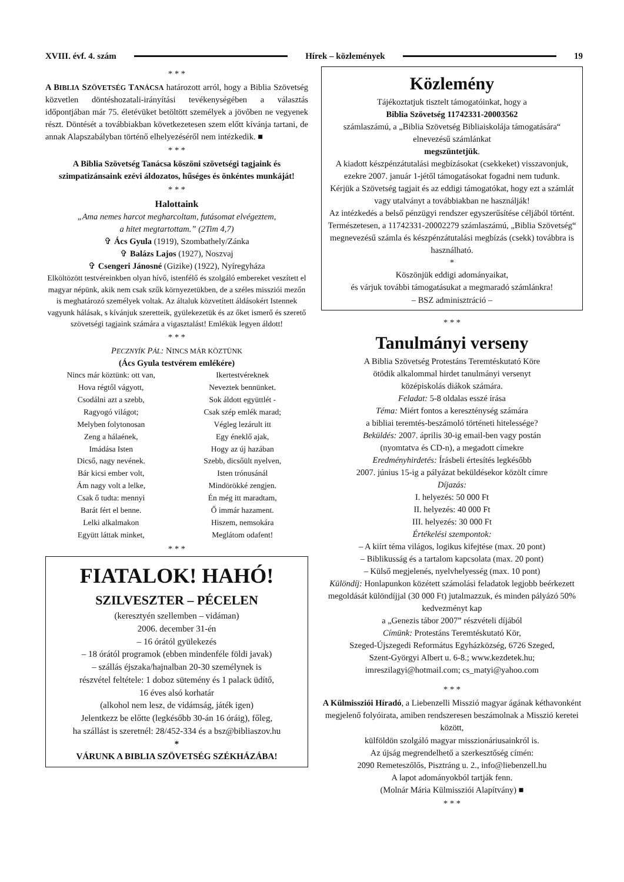XVIII. évf. 4. szám Hírek – közlemények 19
* * *
A BIBLIA SZÖVETSÉG TANÁCSA határozott arról, hogy a Biblia Szövetség közvetlen döntéshozatali-irányítási tevékenységében a választás időpontjában már 75. életévüket betöltött személyek a jövőben ne vegyenek részt. Döntését a továbbiakban következetesen szem előtt kívánja tartani, de annak Alapszabályban történő elhelyezéséről nem intézkedik. ■
* * *
A Biblia Szövetség Tanácsa köszöni szövetségi tagjaink és szimpatizánsaink ezévi áldozatos, hűséges és önkéntes munkáját!
* * *
Halottaink
„Ama nemes harcot megharcoltam, futásomat elvégeztem,
a hitet megtartottam.” (2Tim 4,7)
✞ Ács Gyula (1919), Szombathely/Zánka
✞ Balázs Lajos (1927), Noszvaj
✞ Csengeri Jánosné (Gizike) (1922), Nyíregyháza
Elköltözött testvéreinkben olyan hívő, istenfélő és szolgáló embereket veszített el magyar népünk, akik nem csak szűk környezetükben, de a széles missziói mezőn is meghatározó személyek voltak. Az általuk közvetített áldásokért Istennek vagyunk hálásak, s kívánjuk szeretteik, gyülekezetük és az őket ismerő és szerető szövetségi tagjaink számára a vigasztalást! Emlékük legyen áldott!
* * *
PECZNYÍK PÁL: NINCS MÁR KÖZTÜNK
(Ács Gyula testvérem emlékére)
Nincs már köztünk: ott van,
Hova régtől vágyott,
Csodálni azt a szebb,
Ragyogó világot;
Melyben folytonosan
Zeng a hálaének,
Imádása Isten
Dicső, nagy nevének.
Bár kicsi ember volt,
Ám nagy volt a lelke,
Csak ő tudta: mennyi
Barát fért el benne.
Lelki alkalmakon
Együtt láttak minket,
Ikertestvéreknek
Neveztek bennünket.
Sok áldott együttlét -
Csak szép emlék marad;
Végleg lezárult itt
Egy éneklő ajak,
Hogy az új hazában
Szebb, dicsőült nyelven,
Isten trónusánál
Mindörökké zengjen.
Én még itt maradtam,
Ő immár hazament.
Hiszem, nemsokára
Meglátom odafent!
* * *
FIATALOK! HAHÓ!
SZILVESZTER – PÉCELEN
(keresztyén szellemben – vidáman)
2006. december 31-én
– 16 órától gyülekezés
– 18 órától programok (ebben mindenféle földi javak)
– szállás éjszaka/hajnalban 20-30 személynek is
részvétel feltétele: 1 doboz sütemény és 1 palack üdítő,
16 éves alsó korhatár
(alkohol nem lesz, de vidámság, játék igen)
Jelentkezz be előtte (legkésőbb 30-án 16 óráig), főleg,
ha szállást is szeretnél: 28/452-334 és a bsz@bibliaszov.hu
*
VÁRUNK A BIBLIA SZÖVETSÉG SZÉKHÁZÁBA!
Közlemény
Tájékoztatjuk tisztelt támogatóinkat, hogy a
Biblia Szövetség 11742331-20003562
számlaszámú, a „Biblia Szövetség Bibliaiskolája támogatására“ elnevezésű számlánkat
megszüntetjük.
A kiadott készpénzátutalási megbízásokat (csekkeket) visszavonjuk, ezekre 2007. január 1-jétől támogatásokat fogadni nem tudunk.
Kérjük a Szövetség tagjait és az eddigi támogatókat, hogy ezt a számlát vagy utalványt a továbbiakban ne használják!
Az intézkedés a belső pénzügyi rendszer egyszerűsítése céljából történt.
Természetesen, a 11742331-20002279 számlaszámú, „Biblia Szövetség“ megnevezésű számla és készpénzátutalási megbízás (csekk) továbbra is használható.
*
Köszönjük eddigi adományaikat,
és várjuk további támogatásukat a megmaradó számlánkra!
– BSZ adminisztráció –
* * *
Tanulmányi verseny
A Biblia Szövetség Protestáns Teremtéskutató Köre
ötödik alkalommal hirdet tanulmányi versenyt
középiskolás diákok számára.
Feladat: 5-8 oldalas esszé írása
Téma: Miért fontos a kereszténység számára
a bibliai teremtés-beszámoló történeti hitelessége?
Beküldés: 2007. április 30-ig email-ben vagy postán
(nyomtatva és CD-n), a megadott címekre
Eredményhirdetés: Írásbeli értesítés legkésőbb
2007. június 15-ig a pályázat beküldésekor közölt címre
Díjazás:
I. helyezés: 50 000 Ft
II. helyezés: 40 000 Ft
III. helyezés: 30 000 Ft
Értékelési szempontok:
– A kiírt téma világos, logikus kifejtése (max. 20 pont)
– Biblikusság és a tartalom kapcsolata (max. 20 pont)
– Külső megjelenés, nyelvhelyesség (max. 10 pont)
Különdíj: Honlapunkon közétett számolási feladatok legjobb beérkezett megoldását különdíjjal (30 000 Ft) jutalmazzuk, és minden pályázó 50% kedvezményt kap
a „Genezis tábor 2007” részvételi díjából
Címünk: Protestáns Teremtéskutató Kör,
Szeged-Újszegedi Református Egyházközség, 6726 Szeged,
Szent-Györgyi Albert u. 6-8.; www.kezdetek.hu;
imreszilagyi@hotmail.com; cs_matyi@yahoo.com
* * *
A Külmissziói Híradó, a Liebenzelli Misszió magyar ágának kéthavonként megjelenő folyóirata, amiben rendszeresen beszámolnak a Misszió keretei között,
külföldön szolgáló magyar misszionáriusainkról is.
Az újság megrendelhető a szerkesztőség címén:
2090 Remeteszőlős, Pisztráng u. 2., info@liebenzell.hu
A lapot adományokból tartják fenn.
(Molnár Mária Külmissziói Alapítvány) ■
* * *